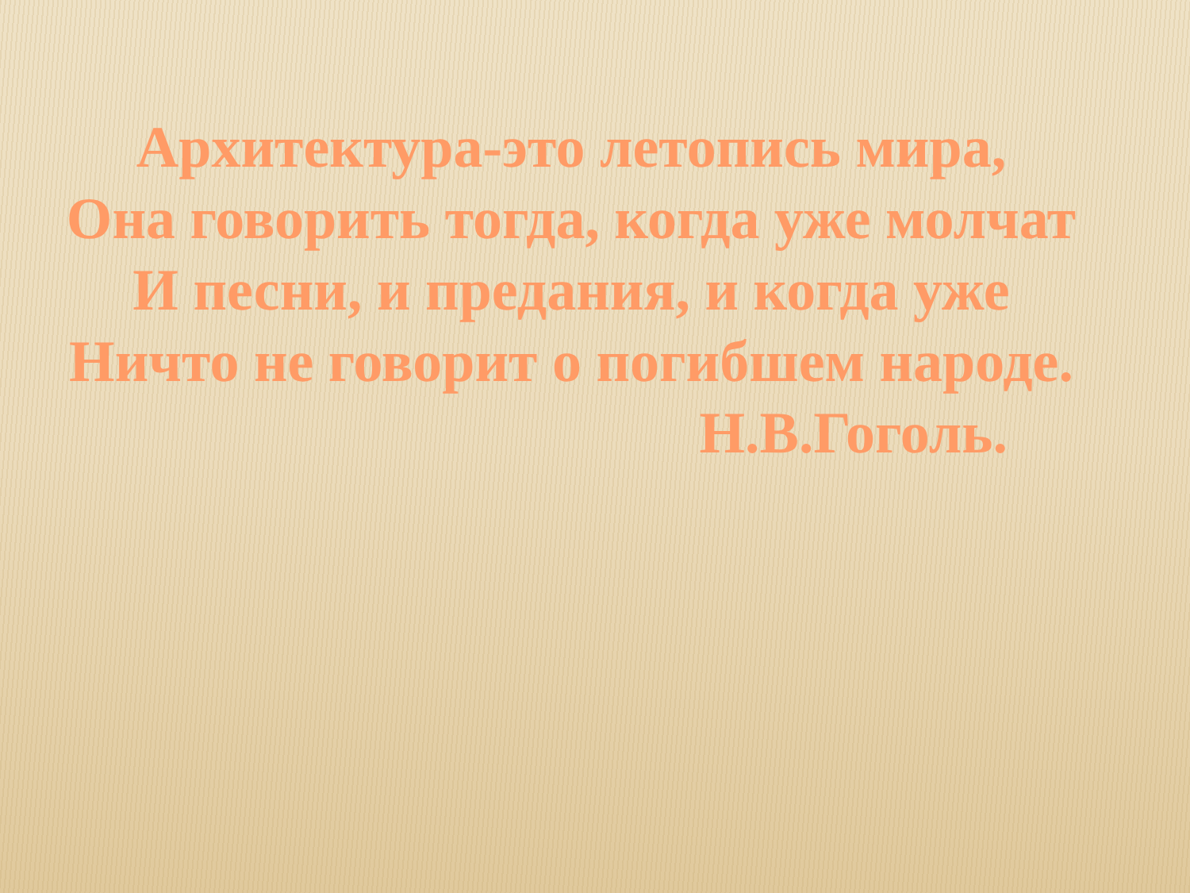Архитектура-это летопись мира,
Она говорить тогда, когда уже молчат
И песни, и предания, и когда уже
Ничто не говорит о погибшем народе.
Н.В.Гоголь.